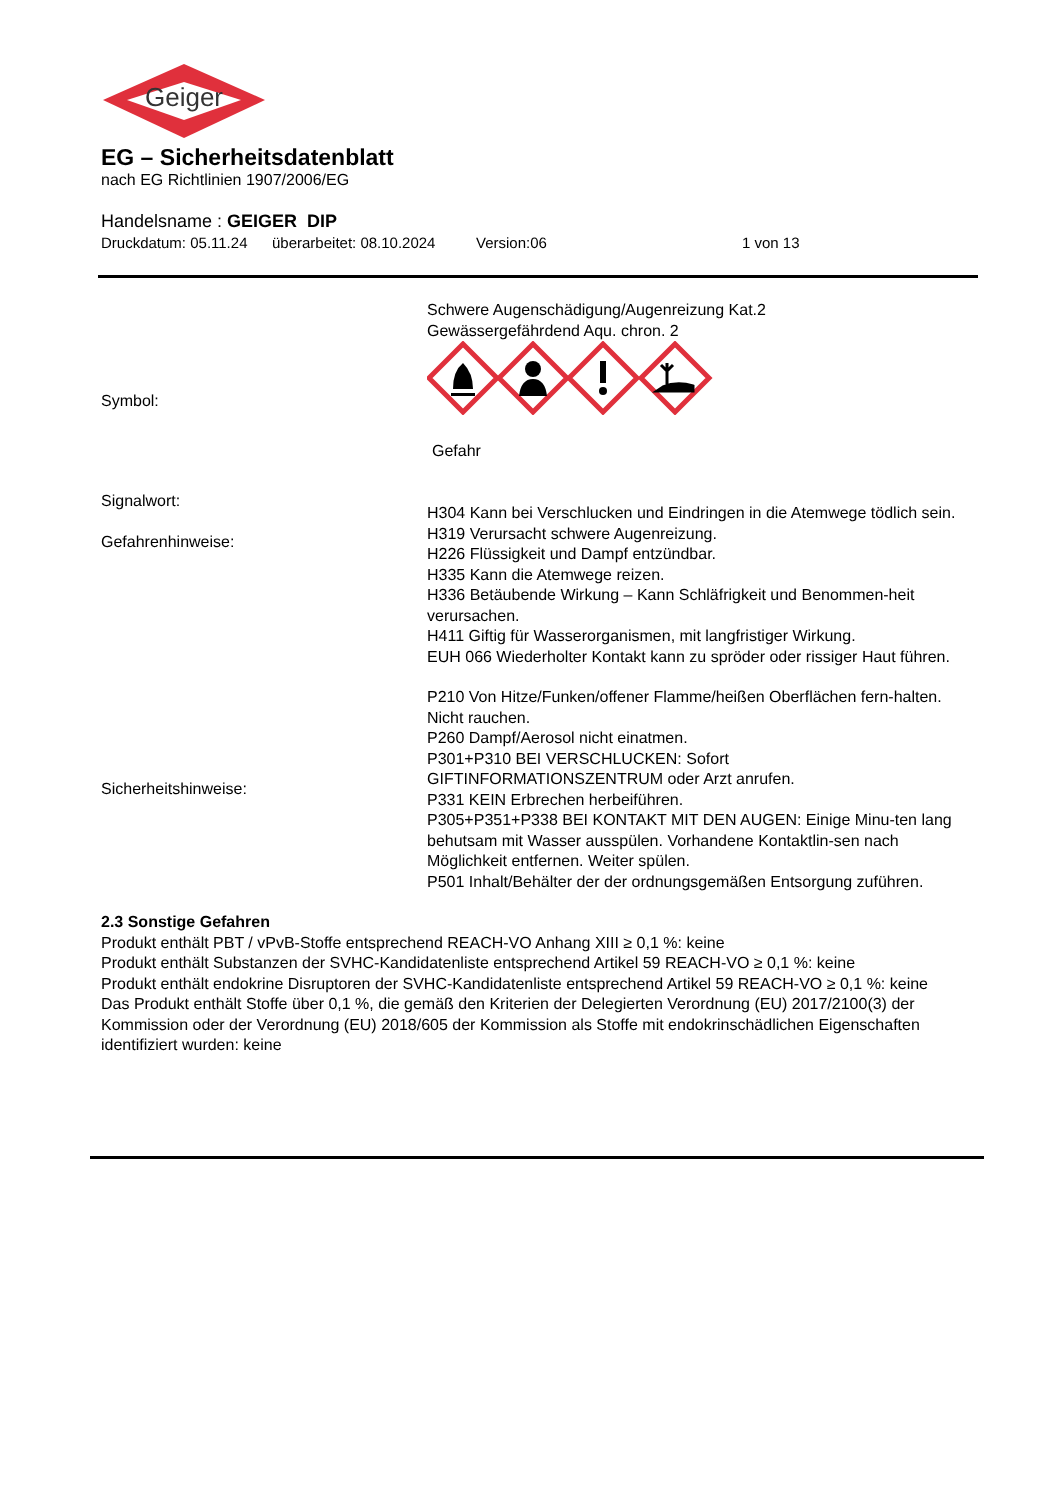Geiger
EG – Sicherheitsdatenblatt
nach EG Richtlinien 1907/2006/EG
Handelsname : GEIGER DIP
Druckdatum: 05.11.24 überarbeitet: 08.10.2024 Version:06 1 von 13
Schwere Augenschädigung/Augenreizung Kat.2
Gewässergefährdend Aqu. chron. 2
Symbol:
Gefahr
Signalwort:
Gefahrenhinweise:
H304 Kann bei Verschlucken und Eindringen in die Atemwege tödlich sein.
H319 Verursacht schwere Augenreizung.
H226 Flüssigkeit und Dampf entzündbar.
H335 Kann die Atemwege reizen.
H336 Betäubende Wirkung – Kann Schläfrigkeit und Benommen-heit verursachen.
H411 Giftig für Wasserorganismen, mit langfristiger Wirkung.
EUH 066 Wiederholter Kontakt kann zu spröder oder rissiger Haut führen.
Sicherheitshinweise:
P210 Von Hitze/Funken/offener Flamme/heißen Oberflächen fern-halten. Nicht rauchen.
P260 Dampf/Aerosol nicht einatmen.
P301+P310 BEI VERSCHLUCKEN: Sofort GIFTINFORMATIONSZENTRUM oder Arzt anrufen.
P331 KEIN Erbrechen herbeiführen.
P305+P351+P338 BEI KONTAKT MIT DEN AUGEN: Einige Minu-ten lang behutsam mit Wasser ausspülen. Vorhandene Kontaktlin-sen nach Möglichkeit entfernen. Weiter spülen.
P501 Inhalt/Behälter der der ordnungsgemäßen Entsorgung zuführen.
2.3 Sonstige Gefahren
Produkt enthält PBT / vPvB-Stoffe entsprechend REACH-VO Anhang XIII ≥ 0,1 %: keine
Produkt enthält Substanzen der SVHC-Kandidatenliste entsprechend Artikel 59 REACH-VO ≥ 0,1 %: keine
Produkt enthält endokrine Disruptoren der SVHC-Kandidatenliste entsprechend Artikel 59 REACH-VO ≥ 0,1 %: keine
Das Produkt enthält Stoffe über 0,1 %, die gemäß den Kriterien der Delegierten Verordnung (EU) 2017/2100(3) der Kommission oder der Verordnung (EU) 2018/605 der Kommission als Stoffe mit endokrinschädlichen Eigenschaften identifiziert wurden: keine